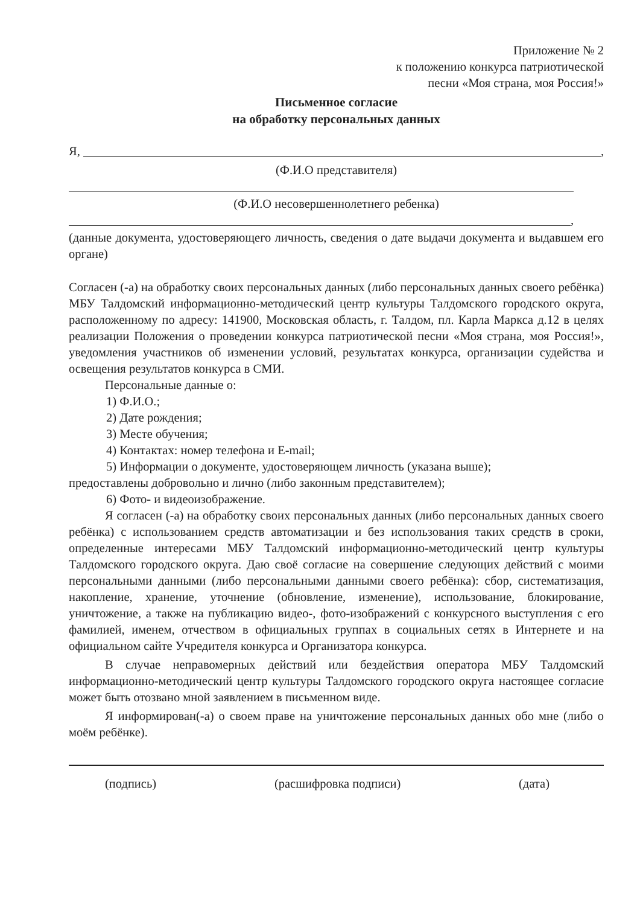Приложение № 2
к положению конкурса патриотической
песни «Моя страна, моя Россия!»
Письменное согласие
на обработку персональных данных
Я, ,
(Ф.И.О представителя)
(Ф.И.О несовершеннолетнего ребенка)
,
(данные документа, удостоверяющего личность, сведения о дате выдачи документа и выдавшем его органе)
Согласен (-а) на обработку своих персональных данных (либо персональных данных своего ребёнка) МБУ Талдомский информационно-методический центр культуры Талдомского городского округа, расположенному по адресу: 141900, Московская область, г. Талдом, пл. Карла Маркса д.12 в целях реализации Положения о проведении конкурса патриотической песни «Моя страна, моя Россия!», уведомления участников об изменении условий, результатах конкурса, организации судейства и освещения результатов конкурса в СМИ.
Персональные данные о:
1) Ф.И.О.;
2) Дате рождения;
3) Месте обучения;
4) Контактах: номер телефона и E-mail;
5) Информации о документе, удостоверяющем личность (указана выше);
предоставлены добровольно и лично (либо законным представителем);
6) Фото- и видеоизображение.
Я согласен (-а) на обработку своих персональных данных (либо персональных данных своего ребёнка) с использованием средств автоматизации и без использования таких средств в сроки, определенные интересами МБУ Талдомский информационно-методический центр культуры Талдомского городского округа. Даю своё согласие на совершение следующих действий с моими персональными данными (либо персональными данными своего ребёнка): сбор, систематизация, накопление, хранение, уточнение (обновление, изменение), использование, блокирование, уничтожение, а также на публикацию видео-, фото-изображений с конкурсного выступления с его фамилией, именем, отчеством в официальных группах в социальных сетях в Интернете и на официальном сайте Учредителя конкурса и Организатора конкурса.
В случае неправомерных действий или бездействия оператора МБУ Талдомский информационно-методический центр культуры Талдомского городского округа настоящее согласие может быть отозвано мной заявлением в письменном виде.
Я информирован(-а) о своем праве на уничтожение персональных данных обо мне (либо о моём ребёнке).
(подпись) (расшифровка подписи) (дата)